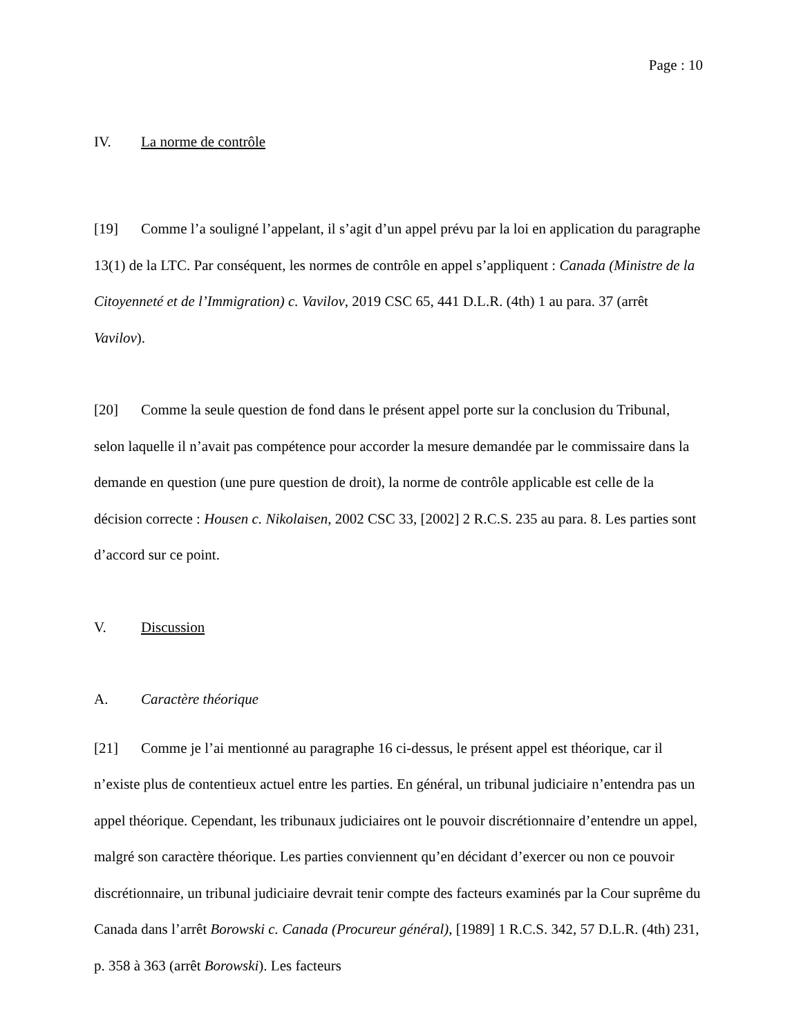Page : 10
IV. La norme de contrôle
[19] Comme l’a souligné l’appelant, il s’agit d’un appel prévu par la loi en application du paragraphe 13(1) de la LTC. Par conséquent, les normes de contrôle en appel s’appliquent : Canada (Ministre de la Citoyenneté et de l’Immigration) c. Vavilov, 2019 CSC 65, 441 D.L.R. (4th) 1 au para. 37 (arrêt Vavilov).
[20] Comme la seule question de fond dans le présent appel porte sur la conclusion du Tribunal, selon laquelle il n’avait pas compétence pour accorder la mesure demandée par le commissaire dans la demande en question (une pure question de droit), la norme de contrôle applicable est celle de la décision correcte : Housen c. Nikolaisen, 2002 CSC 33, [2002] 2 R.C.S. 235 au para. 8. Les parties sont d’accord sur ce point.
V. Discussion
A. Caractère théorique
[21] Comme je l’ai mentionné au paragraphe 16 ci-dessus, le présent appel est théorique, car il n’existe plus de contentieux actuel entre les parties. En général, un tribunal judiciaire n’entendra pas un appel théorique. Cependant, les tribunaux judiciaires ont le pouvoir discrétionnaire d’entendre un appel, malgré son caractère théorique. Les parties conviennent qu’en décidant d’exercer ou non ce pouvoir discrétionnaire, un tribunal judiciaire devrait tenir compte des facteurs examinés par la Cour suprême du Canada dans l’arrêt Borowski c. Canada (Procureur général), [1989] 1 R.C.S. 342, 57 D.L.R. (4th) 231, p. 358 à 363 (arrêt Borowski). Les facteurs